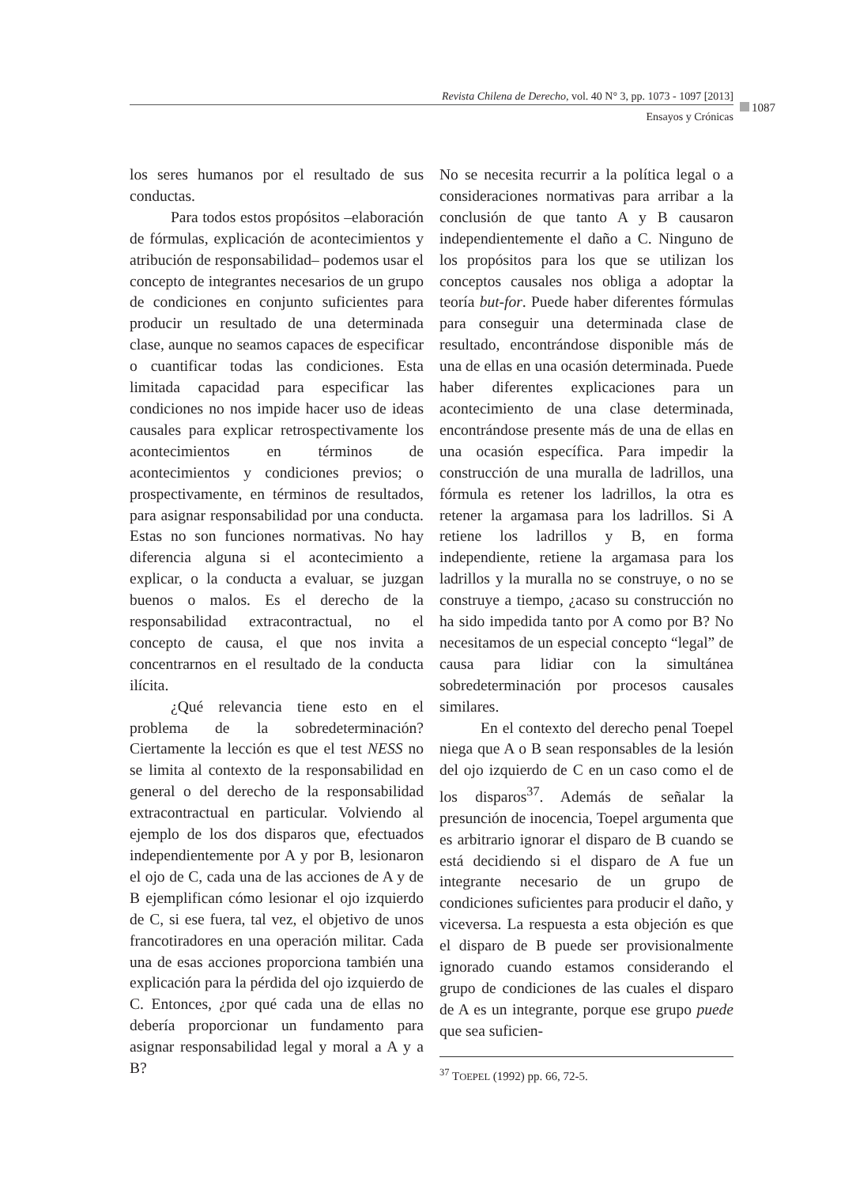Revista Chilena de Derecho, vol. 40 N° 3, pp. 1073 - 1097 [2013]
Ensayos y Crónicas
1087
los seres humanos por el resultado de sus conductas.
Para todos estos propósitos –elaboración de fórmulas, explicación de acontecimientos y atribución de responsabilidad– podemos usar el concepto de integrantes necesarios de un grupo de condiciones en conjunto suficientes para producir un resultado de una determinada clase, aunque no seamos capaces de especificar o cuantificar todas las condiciones. Esta limitada capacidad para especificar las condiciones no nos impide hacer uso de ideas causales para explicar retrospectivamente los acontecimientos en términos de acontecimientos y condiciones previos; o prospectivamente, en términos de resultados, para asignar responsabilidad por una conducta. Estas no son funciones normativas. No hay diferencia alguna si el acontecimiento a explicar, o la conducta a evaluar, se juzgan buenos o malos. Es el derecho de la responsabilidad extracontractual, no el concepto de causa, el que nos invita a concentrarnos en el resultado de la conducta ilícita.
¿Qué relevancia tiene esto en el problema de la sobredeterminación? Ciertamente la lección es que el test NESS no se limita al contexto de la responsabilidad en general o del derecho de la responsabilidad extracontractual en particular. Volviendo al ejemplo de los dos disparos que, efectuados independientemente por A y por B, lesionaron el ojo de C, cada una de las acciones de A y de B ejemplifican cómo lesionar el ojo izquierdo de C, si ese fuera, tal vez, el objetivo de unos francotiradores en una operación militar. Cada una de esas acciones proporciona también una explicación para la pérdida del ojo izquierdo de C. Entonces, ¿por qué cada una de ellas no debería proporcionar un fundamento para asignar responsabilidad legal y moral a A y a B?
No se necesita recurrir a la política legal o a consideraciones normativas para arribar a la conclusión de que tanto A y B causaron independientemente el daño a C. Ninguno de los propósitos para los que se utilizan los conceptos causales nos obliga a adoptar la teoría but-for. Puede haber diferentes fórmulas para conseguir una determinada clase de resultado, encontrándose disponible más de una de ellas en una ocasión determinada. Puede haber diferentes explicaciones para un acontecimiento de una clase determinada, encontrándose presente más de una de ellas en una ocasión específica. Para impedir la construcción de una muralla de ladrillos, una fórmula es retener los ladrillos, la otra es retener la argamasa para los ladrillos. Si A retiene los ladrillos y B, en forma independiente, retiene la argamasa para los ladrillos y la muralla no se construye, o no se construye a tiempo, ¿acaso su construcción no ha sido impedida tanto por A como por B? No necesitamos de un especial concepto “legal” de causa para lidiar con la simultánea sobredeterminación por procesos causales similares.
En el contexto del derecho penal Toepel niega que A o B sean responsables de la lesión del ojo izquierdo de C en un caso como el de los disparos<sup>37</sup>. Además de señalar la presunción de inocencia, Toepel argumenta que es arbitrario ignorar el disparo de B cuando se está decidiendo si el disparo de A fue un integrante necesario de un grupo de condiciones suficientes para producir el daño, y viceversa. La respuesta a esta objeción es que el disparo de B puede ser provisionalmente ignorado cuando estamos considerando el grupo de condiciones de las cuales el disparo de A es un integrante, porque ese grupo puede que sea suficien-
<sup>37</sup> TOEPEL (1992) pp. 66, 72-5.